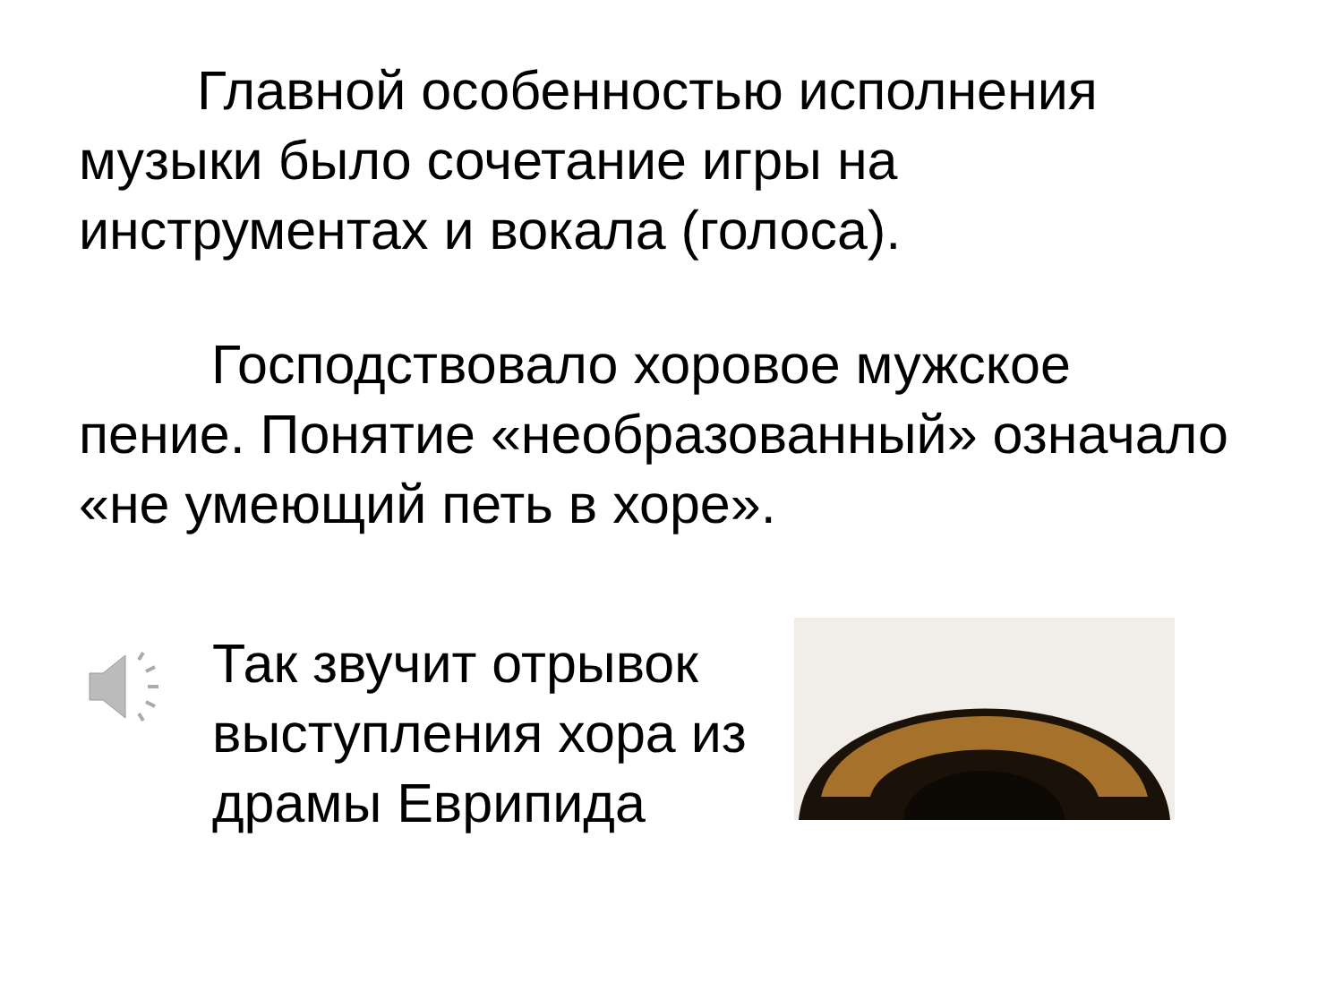Главной особенностью исполнения музыки было сочетание игры на инструментах и вокала (голоса).
Господствовало хоровое мужское пение. Понятие «необразованный» означало «не умеющий петь в хоре».
Так звучит отрывок выступления хора из драмы Еврипида